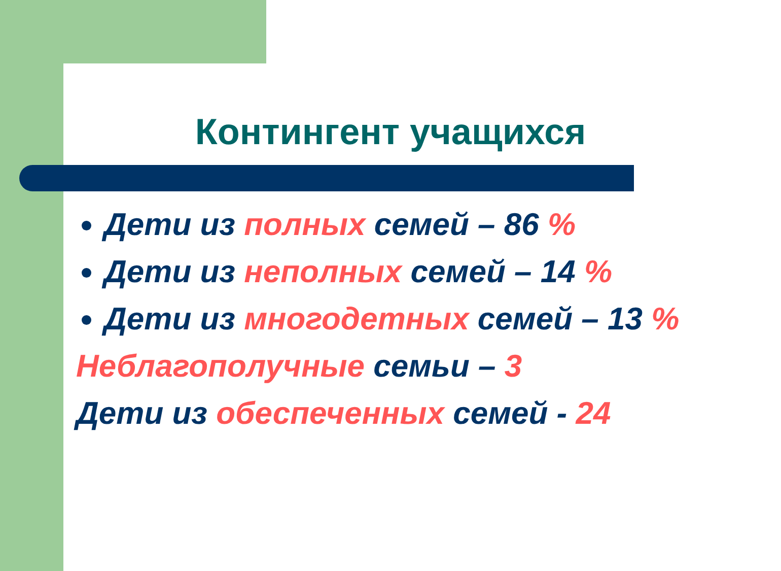Контингент учащихся
Дети из полных семей – 86 %
Дети из неполных семей – 14 %
Дети из многодетных семей – 13 %
Неблагополучные семьи – 3
Дети из обеспеченных семей - 24